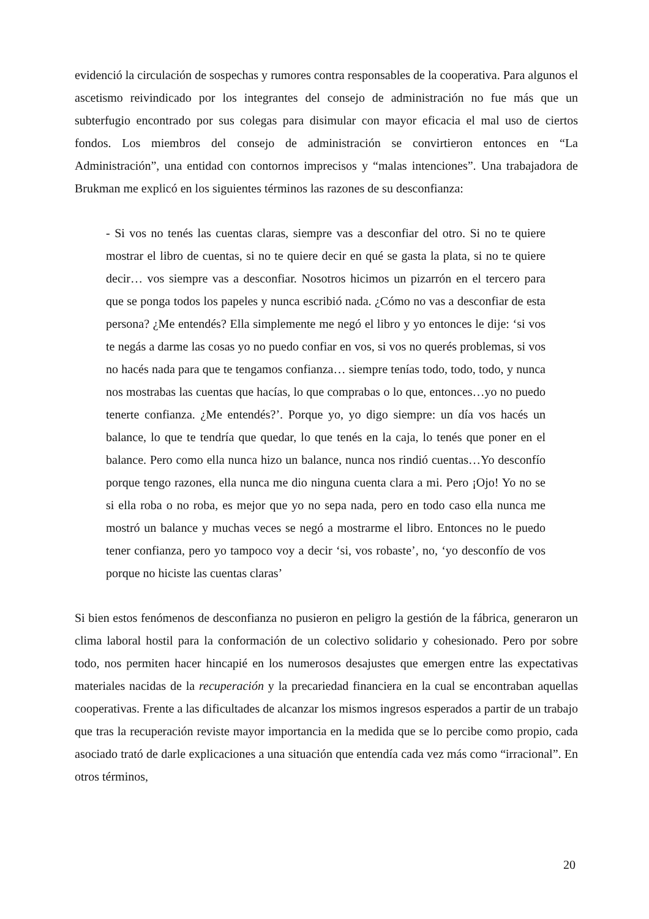evidenció la circulación de sospechas y rumores contra responsables de la cooperativa. Para algunos el ascetismo reivindicado por los integrantes del consejo de administración no fue más que un subterfugio encontrado por sus colegas para disimular con mayor eficacia el mal uso de ciertos fondos. Los miembros del consejo de administración se convirtieron entonces en “La Administración”, una entidad con contornos imprecisos y “malas intenciones”. Una trabajadora de Brukman me explicó en los siguientes términos las razones de su desconfianza:
- Si vos no tenés las cuentas claras, siempre vas a desconfiar del otro. Si no te quiere mostrar el libro de cuentas, si no te quiere decir en qué se gasta la plata, si no te quiere decir… vos siempre vas a desconfiar. Nosotros hicimos un pizarrón en el tercero para que se ponga todos los papeles y nunca escribió nada. ¿Cómo no vas a desconfiar de esta persona? ¿Me entendés? Ella simplemente me negó el libro y yo entonces le dije: ‘si vos te negás a darme las cosas yo no puedo confiar en vos, si vos no querés problemas, si vos no hacés nada para que te tengamos confianza… siempre tenías todo, todo, todo, y nunca nos mostrabas las cuentas que hacías, lo que comprabas o lo que, entonces…yo no puedo tenerte confianza. ¿Me entendés?’. Porque yo, yo digo siempre: un día vos hacés un balance, lo que te tendría que quedar, lo que tenés en la caja, lo tenés que poner en el balance. Pero como ella nunca hizo un balance, nunca nos rindió cuentas…Yo desconfío porque tengo razones, ella nunca me dio ninguna cuenta clara a mi. Pero ¡Ojo! Yo no se si ella roba o no roba, es mejor que yo no sepa nada, pero en todo caso ella nunca me mostró un balance y muchas veces se negó a mostrarme el libro. Entonces no le puedo tener confianza, pero yo tampoco voy a decir ‘si, vos robaste’, no, ‘yo desconfío de vos porque no hiciste las cuentas claras’
Si bien estos fenómenos de desconfianza no pusieron en peligro la gestión de la fábrica, generaron un clima laboral hostil para la conformación de un colectivo solidario y cohesionado. Pero por sobre todo, nos permiten hacer hincapié en los numerosos desajustes que emergen entre las expectativas materiales nacidas de la recuperación y la precariedad financiera en la cual se encontraban aquellas cooperativas. Frente a las dificultades de alcanzar los mismos ingresos esperados a partir de un trabajo que tras la recuperación reviste mayor importancia en la medida que se lo percibe como propio, cada asociado trató de darle explicaciones a una situación que entendía cada vez más como “irracional”. En otros términos,
20